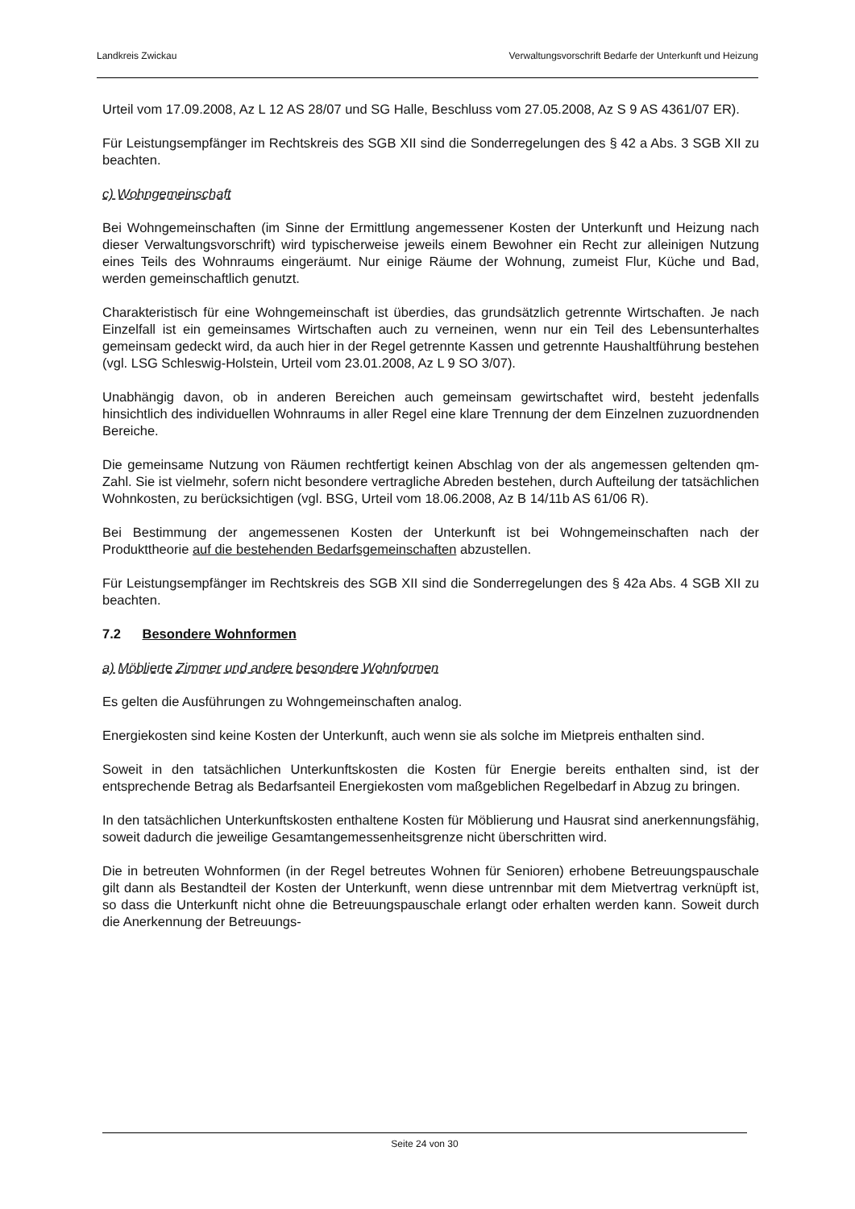Landkreis Zwickau Verwaltungsvorschrift Bedarfe der Unterkunft und Heizung
Urteil vom 17.09.2008, Az L 12 AS 28/07 und SG Halle, Beschluss vom 27.05.2008, Az S 9 AS 4361/07 ER).
Für Leistungsempfänger im Rechtskreis des SGB XII sind die Sonderregelungen des § 42 a Abs. 3 SGB XII zu beachten.
c) Wohngemeinschaft
Bei Wohngemeinschaften (im Sinne der Ermittlung angemessener Kosten der Unterkunft und Heizung nach dieser Verwaltungsvorschrift) wird typischerweise jeweils einem Bewohner ein Recht zur alleinigen Nutzung eines Teils des Wohnraums eingeräumt. Nur einige Räume der Wohnung, zumeist Flur, Küche und Bad, werden gemeinschaftlich genutzt.
Charakteristisch für eine Wohngemeinschaft ist überdies, das grundsätzlich getrennte Wirtschaften. Je nach Einzelfall ist ein gemeinsames Wirtschaften auch zu verneinen, wenn nur ein Teil des Lebensunterhaltes gemeinsam gedeckt wird, da auch hier in der Regel getrennte Kassen und getrennte Haushaltführung bestehen (vgl. LSG Schleswig-Holstein, Urteil vom 23.01.2008, Az L 9 SO 3/07).
Unabhängig davon, ob in anderen Bereichen auch gemeinsam gewirtschaftet wird, besteht jedenfalls hinsichtlich des individuellen Wohnraums in aller Regel eine klare Trennung der dem Einzelnen zuzuordnenden Bereiche.
Die gemeinsame Nutzung von Räumen rechtfertigt keinen Abschlag von der als angemessen geltenden qm-Zahl. Sie ist vielmehr, sofern nicht besondere vertragliche Abreden bestehen, durch Aufteilung der tatsächlichen Wohnkosten, zu berücksichtigen (vgl. BSG, Urteil vom 18.06.2008, Az B 14/11b AS 61/06 R).
Bei Bestimmung der angemessenen Kosten der Unterkunft ist bei Wohngemeinschaften nach der Produkttheorie auf die bestehenden Bedarfsgemeinschaften abzustellen.
Für Leistungsempfänger im Rechtskreis des SGB XII sind die Sonderregelungen des § 42a Abs. 4 SGB XII zu beachten.
7.2 Besondere Wohnformen
a) Möblierte Zimmer und andere besondere Wohnformen
Es gelten die Ausführungen zu Wohngemeinschaften analog.
Energiekosten sind keine Kosten der Unterkunft, auch wenn sie als solche im Mietpreis enthalten sind.
Soweit in den tatsächlichen Unterkunftskosten die Kosten für Energie bereits enthalten sind, ist der entsprechende Betrag als Bedarfsanteil Energiekosten vom maßgeblichen Regelbedarf in Abzug zu bringen.
In den tatsächlichen Unterkunftskosten enthaltene Kosten für Möblierung und Hausrat sind anerkennungsfähig, soweit dadurch die jeweilige Gesamtangemessenheitsgrenze nicht überschritten wird.
Die in betreuten Wohnformen (in der Regel betreutes Wohnen für Senioren) erhobene Betreuungspauschale gilt dann als Bestandteil der Kosten der Unterkunft, wenn diese untrennbar mit dem Mietvertrag verknüpft ist, so dass die Unterkunft nicht ohne die Betreuungspauschale erlangt oder erhalten werden kann. Soweit durch die Anerkennung der Betreuungs-
Seite 24 von 30